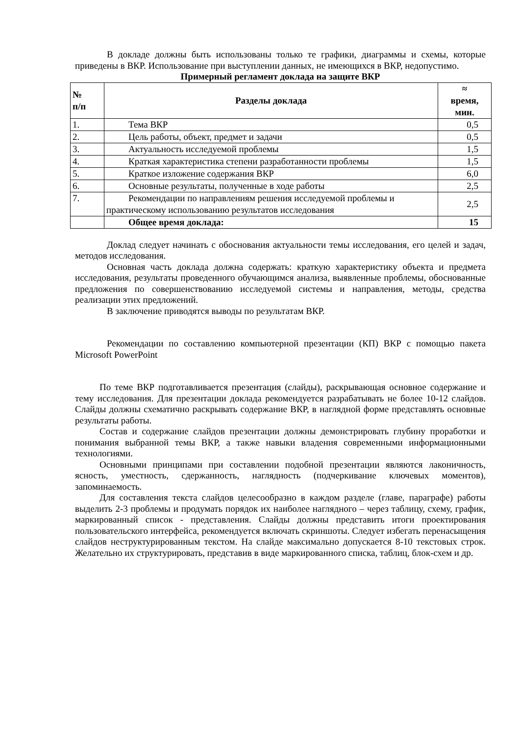В докладе должны быть использованы только те графики, диаграммы и схемы, которые приведены в ВКР. Использование при выступлении данных, не имеющихся в ВКР, недопустимо.
Примерный регламент доклада на защите ВКР
| № п/п | Разделы доклада | ≈ время, мин. |
| --- | --- | --- |
| 1. | Тема ВКР | 0,5 |
| 2. | Цель работы, объект, предмет и задачи | 0,5 |
| 3. | Актуальность исследуемой проблемы | 1,5 |
| 4. | Краткая характеристика степени разработанности проблемы | 1,5 |
| 5. | Краткое изложение содержания ВКР | 6,0 |
| 6. | Основные результаты, полученные в ходе работы | 2,5 |
| 7. | Рекомендации по направлениям решения исследуемой проблемы и практическому использованию результатов исследования | 2,5 |
| | Общее время доклада: | 15 |
Доклад следует начинать с обоснования актуальности темы исследования, его целей и задач, методов исследования.
Основная часть доклада должна содержать: краткую характеристику объекта и предмета исследования, результаты проведенного обучающимся анализа, выявленные проблемы, обоснованные предложения по совершенствованию исследуемой системы и направления, методы, средства реализации этих предложений.
В заключение приводятся выводы по результатам ВКР.
Рекомендации по составлению компьютерной презентации (КП) ВКР с помощью пакета Microsoft PowerPoint
По теме ВКР подготавливается презентация (слайды), раскрывающая основное содержание и тему исследования. Для презентации доклада рекомендуется разрабатывать не более 10-12 слайдов. Слайды должны схематично раскрывать содержание ВКР, в наглядной форме представлять основные результаты работы.
Состав и содержание слайдов презентации должны демонстрировать глубину проработки и понимания выбранной темы ВКР, а также навыки владения современными информационными технологиями.
Основными принципами при составлении подобной презентации являются лаконичность, ясность, уместность, сдержанность, наглядность (подчеркивание ключевых моментов), запоминаемость.
Для составления текста слайдов целесообразно в каждом разделе (главе, параграфе) работы выделить 2-3 проблемы и продумать порядок их наиболее наглядного – через таблицу, схему, график, маркированный список - представления. Слайды должны представить итоги проектирования пользовательского интерфейса, рекомендуется включать скриншоты. Следует избегать перенасыщения слайдов неструктурированным текстом. На слайде максимально допускается 8-10 текстовых строк. Желательно их структурировать, представив в виде маркированного списка, таблиц, блок-схем и др.